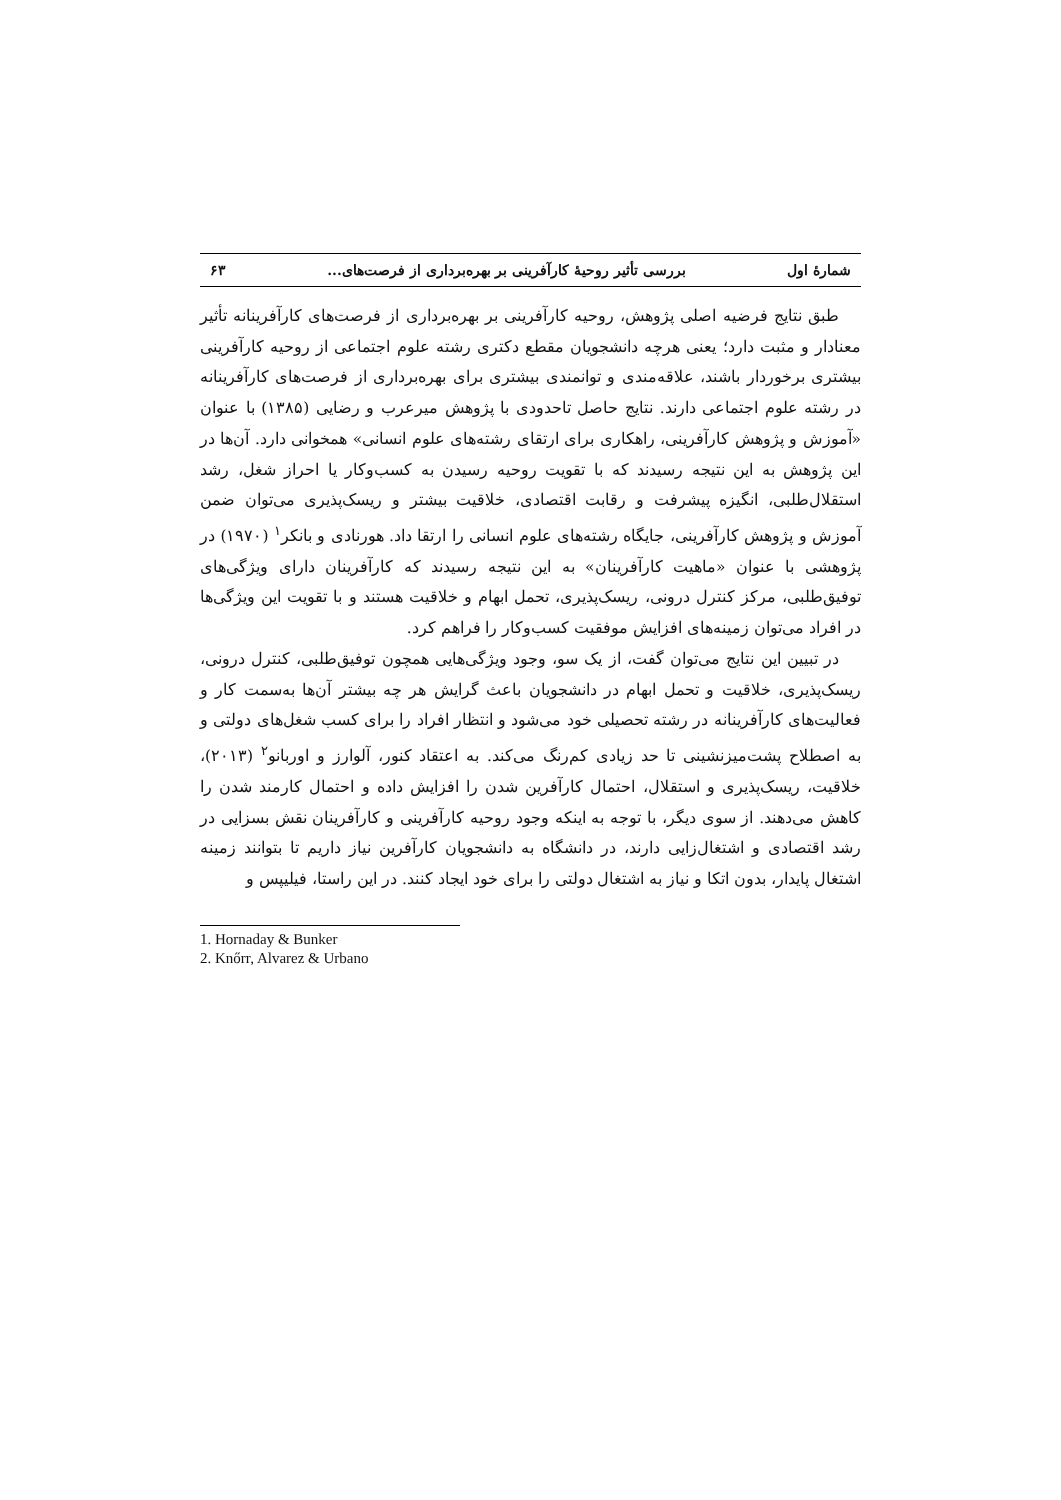شمارهٔ اول بررسی تأثیر روحیهٔ کارآفرینی بر بهره‌برداری از فرصت‌های... ۶۳
طبق نتایج فرضیه اصلی پژوهش، روحیه کارآفرینی بر بهره‌برداری از فرصت‌های کارآفرینانه تأثیر معنادار و مثبت دارد؛ یعنی هرچه دانشجویان مقطع دکتری رشته علوم اجتماعی از روحیه کارآفرینی بیشتری برخوردار باشند، علاقه‌مندی و توانمندی بیشتری برای بهره‌برداری از فرصت‌های کارآفرینانه در رشته علوم اجتماعی دارند. نتایج حاصل تاحدودی با پژوهش میرعرب و رضایی (۱۳۸۵) با عنوان «آموزش و پژوهش کارآفرینی، راهکاری برای ارتقای رشته‌های علوم انسانی» همخوانی دارد. آن‌ها در این پژوهش به این نتیجه رسیدند که با تقویت روحیه رسیدن به کسب‌وکار یا احراز شغل، رشد استقلال‌طلبی، انگیزه پیشرفت و رقابت اقتصادی، خلاقیت بیشتر و ریسک‌پذیری می‌توان ضمن آموزش و پژوهش کارآفرینی، جایگاه رشته‌های علوم انسانی را ارتقا داد. هورنادی و بانکر<sup>۱</sup> (۱۹۷۰) در پژوهشی با عنوان «ماهیت کارآفرینان» به این نتیجه رسیدند که کارآفرینان دارای ویژگی‌های توفیق‌طلبی، مرکز کنترل درونی، ریسک‌پذیری، تحمل ابهام و خلاقیت هستند و با تقویت این ویژگی‌ها در افراد می‌توان زمینه‌های افزایش موفقیت کسب‌وکار را فراهم کرد.
در تبیین این نتایج می‌توان گفت، از یک سو، وجود ویژگی‌هایی همچون توفیق‌طلبی، کنترل درونی، ریسک‌پذیری، خلاقیت و تحمل ابهام در دانشجویان باعث گرایش هر چه بیشتر آن‌ها به‌سمت کار و فعالیت‌های کارآفرینانه در رشته تحصیلی خود می‌شود و انتظار افراد را برای کسب شغل‌های دولتی و به اصطلاح پشت‌میزنشینی تا حد زیادی کم‌رنگ می‌کند. به اعتقاد کنور، آلوارز و اوربانو<sup>۲</sup> (۲۰۱۳)، خلاقیت، ریسک‌پذیری و استقلال، احتمال کارآفرین شدن را افزایش داده و احتمال کارمند شدن را کاهش می‌دهند. از سوی دیگر، با توجه به اینکه وجود روحیه کارآفرینی و کارآفرینان نقش بسزایی در رشد اقتصادی و اشتغال‌زایی دارند، در دانشگاه به دانشجویان کارآفرین نیاز داریم تا بتوانند زمینه اشتغال پایدار، بدون اتکا و نیاز به اشتغال دولتی را برای خود ایجاد کنند. در این راستا، فیلیپس و
1. Hornaday & Bunker
2. Knőrr, Alvarez & Urbano